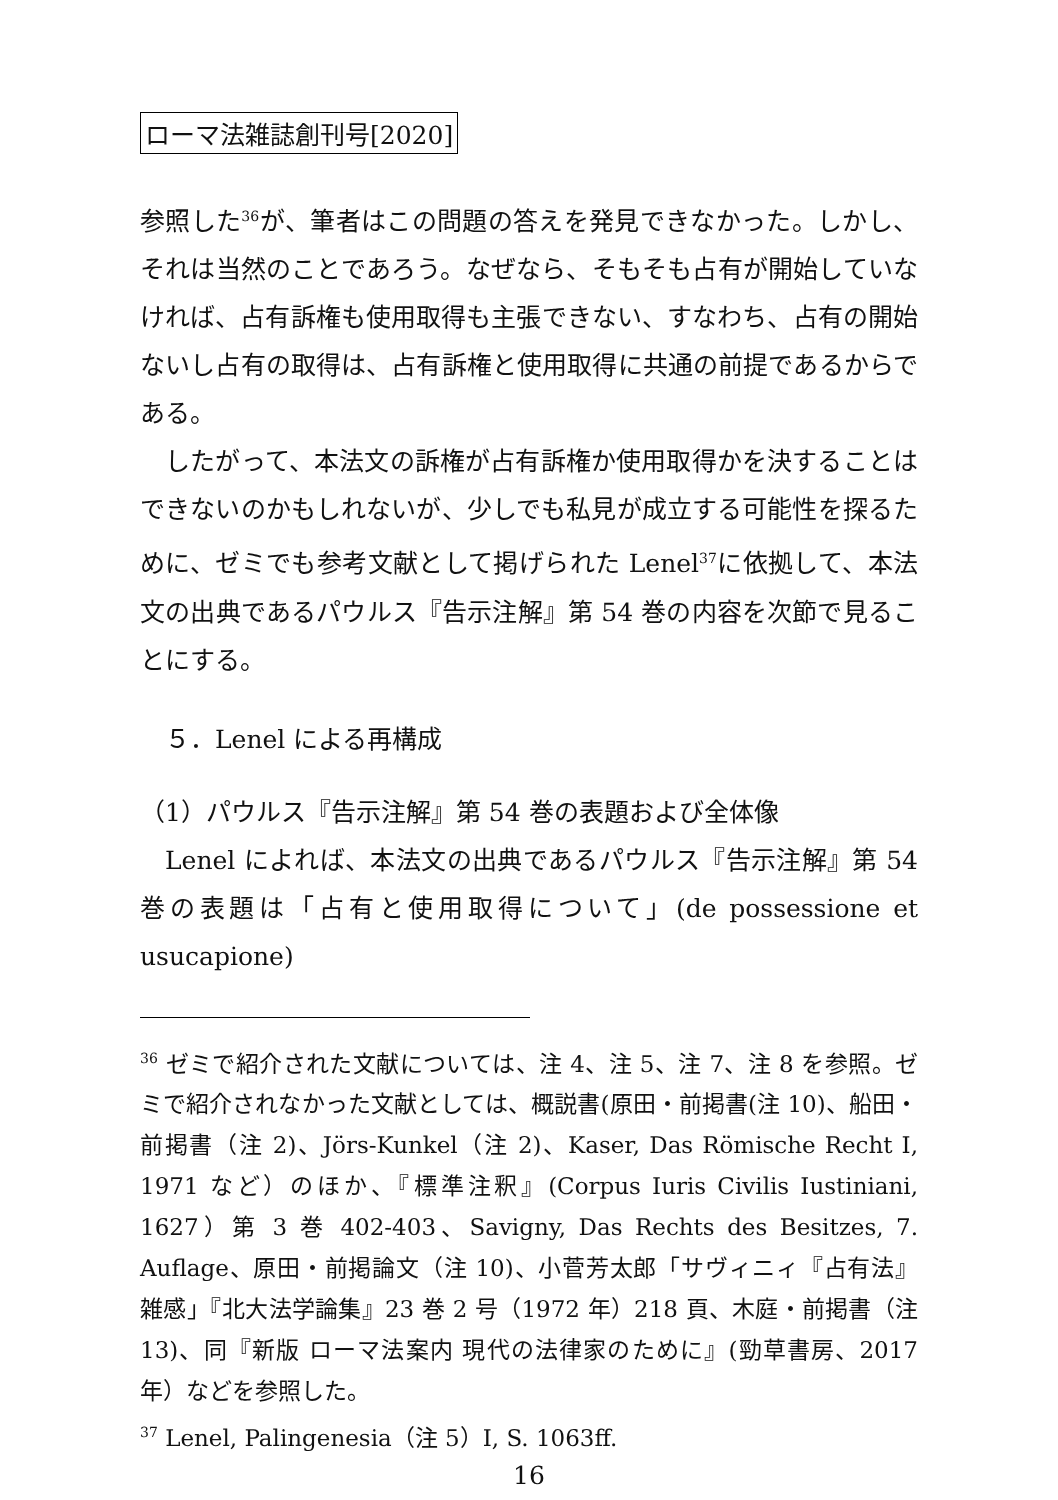ローマ法雑誌創刊号[2020]
参照した<sup>36</sup>が、筆者はこの問題の答えを発見できなかった。しかし、それは当然のことであろう。なぜなら、そもそも占有が開始していなければ、占有訴権も使用取得も主張できない、すなわち、占有の開始ないし占有の取得は、占有訴権と使用取得に共通の前提であるからである。
したがって、本法文の訴権が占有訴権か使用取得かを決することはできないのかもしれないが、少しでも私見が成立する可能性を探るために、ゼミでも参考文献として掲げられた Lenel<sup>37</sup>に依拠して、本法文の出典であるパウルス『告示注解』第 54 巻の内容を次節で見ることにする。
５．Lenel による再構成
（1）パウルス『告示注解』第 54 巻の表題および全体像
Lenel によれば、本法文の出典であるパウルス『告示注解』第 54 巻の表題は「占有と使用取得について」(de possessione et usucapione)
<sup>36</sup> ゼミで紹介された文献については、注 4、注 5、注 7、注 8 を参照。ゼミで紹介されなかった文献としては、概説書(原田・前掲書(注 10)、船田・前掲書（注 2)、Jörs-Kunkel（注 2)、Kaser, Das Römische Recht I, 1971 など）のほか、『標準注釈』(Corpus Iuris Civilis Iustiniani, 1627）第 3 巻 402-403、Savigny, Das Rechts des Besitzes, 7. Auflage、原田・前掲論文（注 10)、小菅芳太郎「サヴィニィ『占有法』雑感」『北大法学論集』23 巻 2 号（1972 年）218 頁、木庭・前掲書（注 13)、同『新版 ローマ法案内 現代の法律家のために』(勁草書房、2017 年）などを参照した。
<sup>37</sup> Lenel, Palingenesia（注 5）I, S. 1063ff.
16